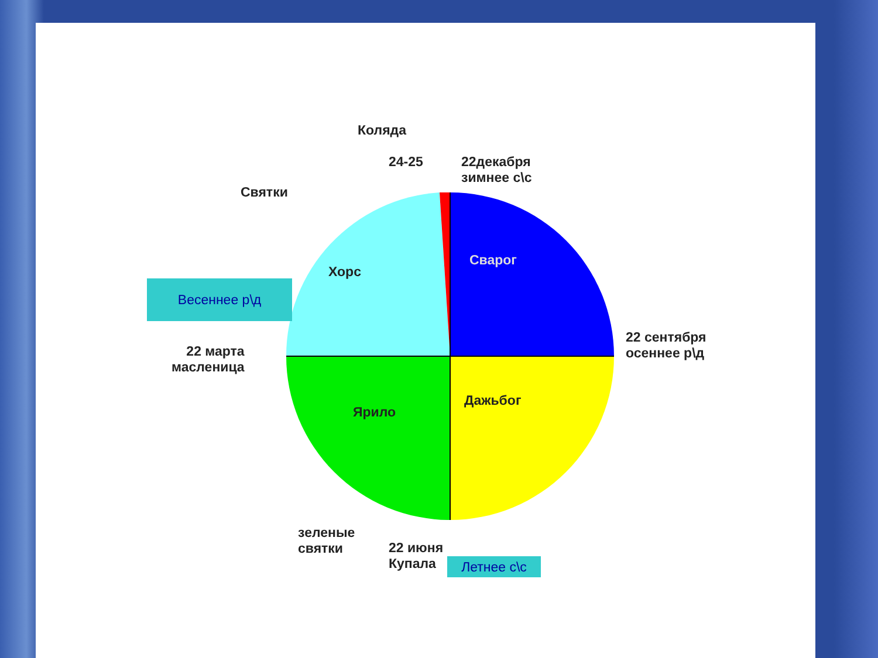Коляда
24-25
22декабря
зимнее с\с
Святки
Хорс
Сварог
22 сентября
осеннее р\д
22 марта
масленица
Ярило
Дажьбог
зеленые
святки
22 июня
Купала
Весеннее р\д
Летнее с\с